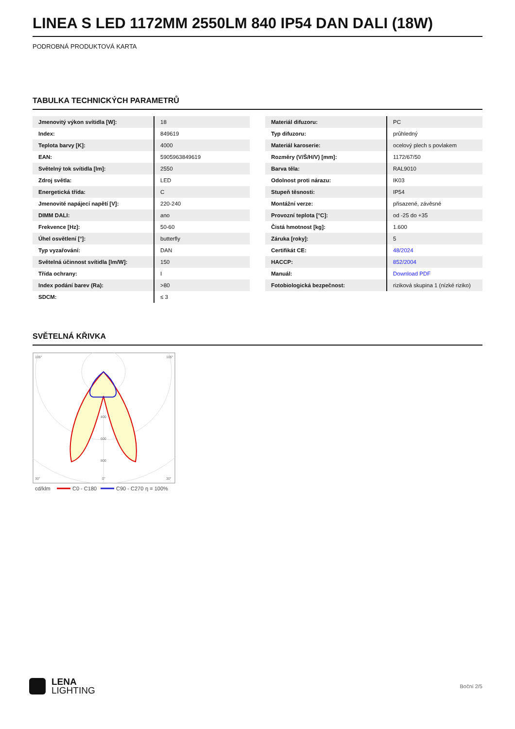LINEA S LED 1172MM 2550LM 840 IP54 DAN DALI (18W)
PODROBNÁ PRODUKTOVÁ KARTA
TABULKA TECHNICKÝCH PARAMETRŮ
| Jmenovitý výkon svítidla [W]: | 18 |
| Index: | 849619 |
| Teplota barvy [K]: | 4000 |
| EAN: | 5905963849619 |
| Světelný tok svítidla [lm]: | 2550 |
| Zdroj světla: | LED |
| Energetická třída: | C |
| Jmenovité napájecí napětí [V]: | 220-240 |
| DIMM DALI: | ano |
| Frekvence [Hz]: | 50-60 |
| Úhel osvětlení [°]: | butterfly |
| Typ vyzařování: | DAN |
| Světelná účinnost svítidla [lm/W]: | 150 |
| Třída ochrany: | I |
| Index podání barev (Ra): | >80 |
| SDCM: | ≤ 3 |
| Materiál difuzoru: | PC |
| Typ difuzoru: | průhledný |
| Materiál karoserie: | ocelový plech s povlakem |
| Rozměry (V/Š/H/V) [mm]: | 1172/67/50 |
| Barva těla: | RAL9010 |
| Odolnost proti nárazu: | IK03 |
| Stupeň těsnosti: | IP54 |
| Montážní verze: | přisazené, závěsné |
| Provozní teplota [°C]: | od -25 do +35 |
| Čistá hmotnost [kg]: | 1.600 |
| Záruka [roky]: | 5 |
| Certifikát CE: | 48/2024 |
| HACCP: | 852/2004 |
| Manuál: | Download PDF |
| Fotobiologická bezpečnost: | riziková skupina 1 (nízké riziko) |
SVĚTELNÁ KŘIVKA
105°
105°
400
600
800
30°
0°
30°
cd/klm
C0 - C180
C90 - C270
η = 100%
LENA
LIGHTING
Boční 2/5